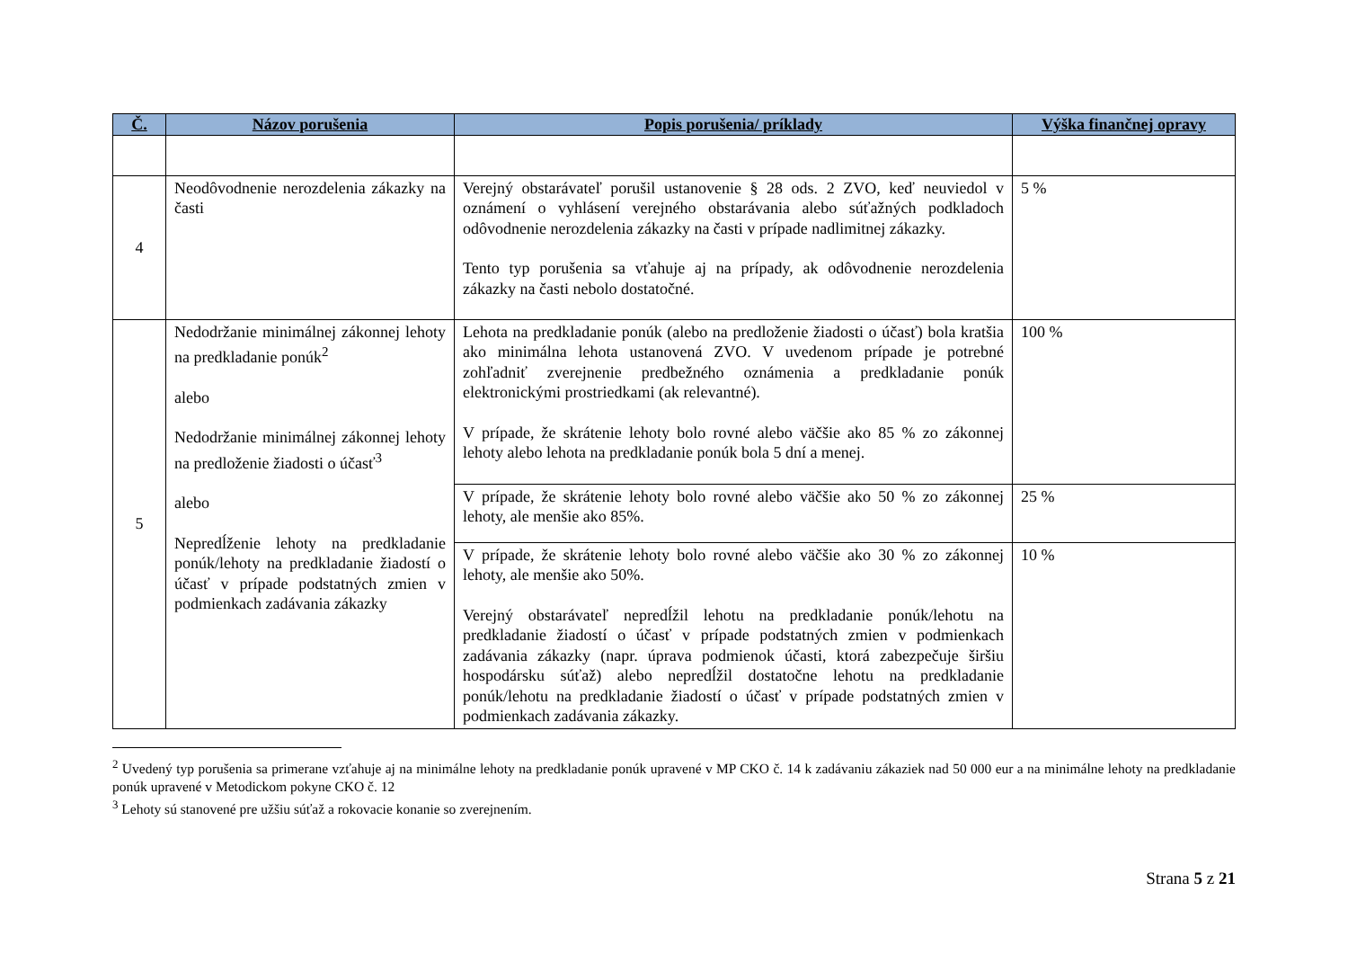| Č. | Názov porušenia | Popis porušenia/ príklady | Výška finančnej opravy |
| --- | --- | --- | --- |
| 4 | Neodôvodnenie nerozdelenia zákazky na časti | Verejný obstarávateľ porušil ustanovenie § 28 ods. 2 ZVO, keď neuviedol v oznámení o vyhlásení verejného obstarávania alebo súťažných podkladoch odôvodnenie nerozdelenia zákazky na časti v prípade nadlimitnej zákazky. Tento typ porušenia sa vťahuje aj na prípady, ak odôvodnenie nerozdelenia zákazky na časti nebolo dostatočné. | 5 % |
| 5 | Nedodržanie minimálnej zákonnej lehoty na predkladanie ponúk<sup>2</sup> alebo Nedodržanie minimálnej zákonnej lehoty na predloženie žiadosti o účasť<sup>3</sup> alebo Nepredĺženie lehoty na predkladanie ponúk/lehoty na predkladanie žiadostí o účasť v prípade podstatných zmien v podmienkach zadávania zákazky | Lehota na predkladanie ponúk (alebo na predloženie žiadosti o účasť) bola kratšia ako minimálna lehota ustanovená ZVO. V uvedenom prípade je potrebné zohľadniť zverejnenie predbežného oznámenia a predkladanie ponúk elektronickými prostriedkami (ak relevantné). V prípade, že skrátenie lehoty bolo rovné alebo väčšie ako 85 % zo zákonnej lehoty alebo lehota na predkladanie ponúk bola 5 dní a menej. | 100 % |
| | | V prípade, že skrátenie lehoty bolo rovné alebo väčšie ako 50 % zo zákonnej lehoty, ale menšie ako 85%. | 25 % |
| | | V prípade, že skrátenie lehoty bolo rovné alebo väčšie ako 30 % zo zákonnej lehoty, ale menšie ako 50%. Verejný obstarávateľ nepredĺžil lehotu na predkladanie ponúk/lehotu na predkladanie žiadostí o účasť v prípade podstatných zmien v podmienkach zadávania zákazky (napr. úprava podmienok účasti, ktorá zabezpečuje širšiu hospodársku súťaž) alebo nepredĺžil dostatočne lehotu na predkladanie ponúk/lehotu na predkladanie žiadostí o účasť v prípade podstatných zmien v podmienkach zadávania zákazky. | 10 % |
<sup>2</sup> Uvedený typ porušenia sa primerane vzťahuje aj na minimálne lehoty na predkladanie ponúk upravené v MP CKO č. 14 k zadávaniu zákaziek nad 50 000 eur a na minimálne lehoty na predkladanie ponúk upravené v Metodickom pokyne CKO č. 12
<sup>3</sup> Lehoty sú stanovené pre užšiu súťaž a rokovacie konanie so zverejnením.
Strana 5 z 21